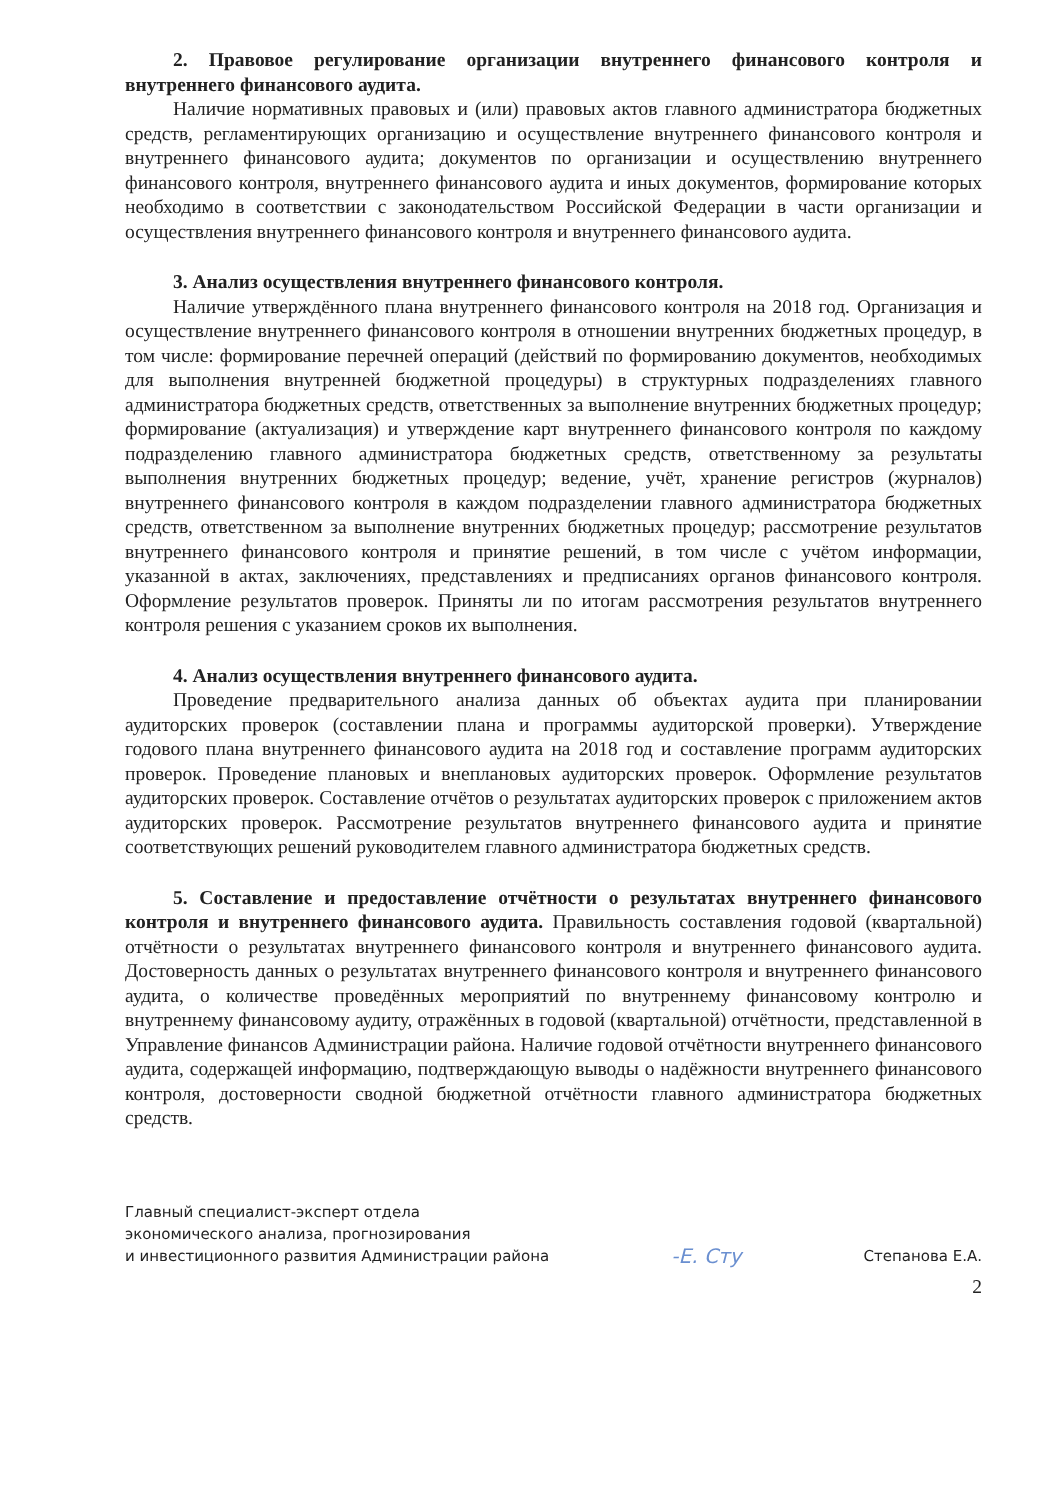2. Правовое регулирование организации внутреннего финансового контроля и внутреннего финансового аудита.
Наличие нормативных правовых и (или) правовых актов главного администратора бюджетных средств, регламентирующих организацию и осуществление внутреннего финансового контроля и внутреннего финансового аудита; документов по организации и осуществлению внутреннего финансового контроля, внутреннего финансового аудита и иных документов, формирование которых необходимо в соответствии с законодательством Российской Федерации в части организации и осуществления внутреннего финансового контроля и внутреннего финансового аудита.
3. Анализ осуществления внутреннего финансового контроля.
Наличие утверждённого плана внутреннего финансового контроля на 2018 год. Организация и осуществление внутреннего финансового контроля в отношении внутренних бюджетных процедур, в том числе: формирование перечней операций (действий по формированию документов, необходимых для выполнения внутренней бюджетной процедуры) в структурных подразделениях главного администратора бюджетных средств, ответственных за выполнение внутренних бюджетных процедур; формирование (актуализация) и утверждение карт внутреннего финансового контроля по каждому подразделению главного администратора бюджетных средств, ответственному за результаты выполнения внутренних бюджетных процедур; ведение, учёт, хранение регистров (журналов) внутреннего финансового контроля в каждом подразделении главного администратора бюджетных средств, ответственном за выполнение внутренних бюджетных процедур; рассмотрение результатов внутреннего финансового контроля и принятие решений, в том числе с учётом информации, указанной в актах, заключениях, представлениях и предписаниях органов финансового контроля. Оформление результатов проверок. Приняты ли по итогам рассмотрения результатов внутреннего контроля решения с указанием сроков их выполнения.
4. Анализ осуществления внутреннего финансового аудита.
Проведение предварительного анализа данных об объектах аудита при планировании аудиторских проверок (составлении плана и программы аудиторской проверки). Утверждение годового плана внутреннего финансового аудита на 2018 год и составление программ аудиторских проверок. Проведение плановых и внеплановых аудиторских проверок. Оформление результатов аудиторских проверок. Составление отчётов о результатах аудиторских проверок с приложением актов аудиторских проверок. Рассмотрение результатов внутреннего финансового аудита и принятие соответствующих решений руководителем главного администратора бюджетных средств.
5. Составление и предоставление отчётности о результатах внутреннего финансового контроля и внутреннего финансового аудита. Правильность составления годовой (квартальной) отчётности о результатах внутреннего финансового контроля и внутреннего финансового аудита. Достоверность данных о результатах внутреннего финансового контроля и внутреннего финансового аудита, о количестве проведённых мероприятий по внутреннему финансовому контролю и внутреннему финансовому аудиту, отражённых в годовой (квартальной) отчётности, представленной в Управление финансов Администрации района. Наличие годовой отчётности внутреннего финансового аудита, содержащей информацию, подтверждающую выводы о надёжности внутреннего финансового контроля, достоверности сводной бюджетной отчётности главного администратора бюджетных средств.
Главный специалист-эксперт отдела
экономического анализа, прогнозирования
и инвестиционного развития Администрации района
-Е. Сту
Степанова Е.А.
2